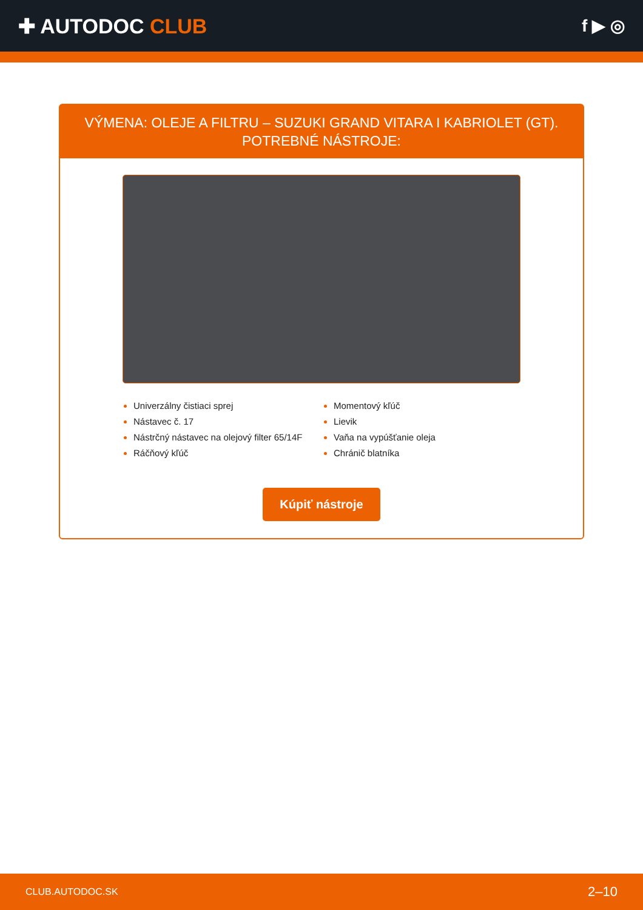✚ AUTODOC CLUB
f ▶ ◎
VÝMENA: OLEJE A FILTRU – SUZUKI GRAND VITARA I KABRIOLET (GT). POTREBNÉ NÁSTROJE:
Univerzálny čistiaci sprej
Nástavec č. 17
Nástrčný nástavec na olejový filter 65/14F
Ráčňový kľúč
Momentový kľúč
Lievik
Vaňa na vypúšťanie oleja
Chránič blatníka
Kúpiť nástroje
CLUB.AUTODOC.SK 2–10